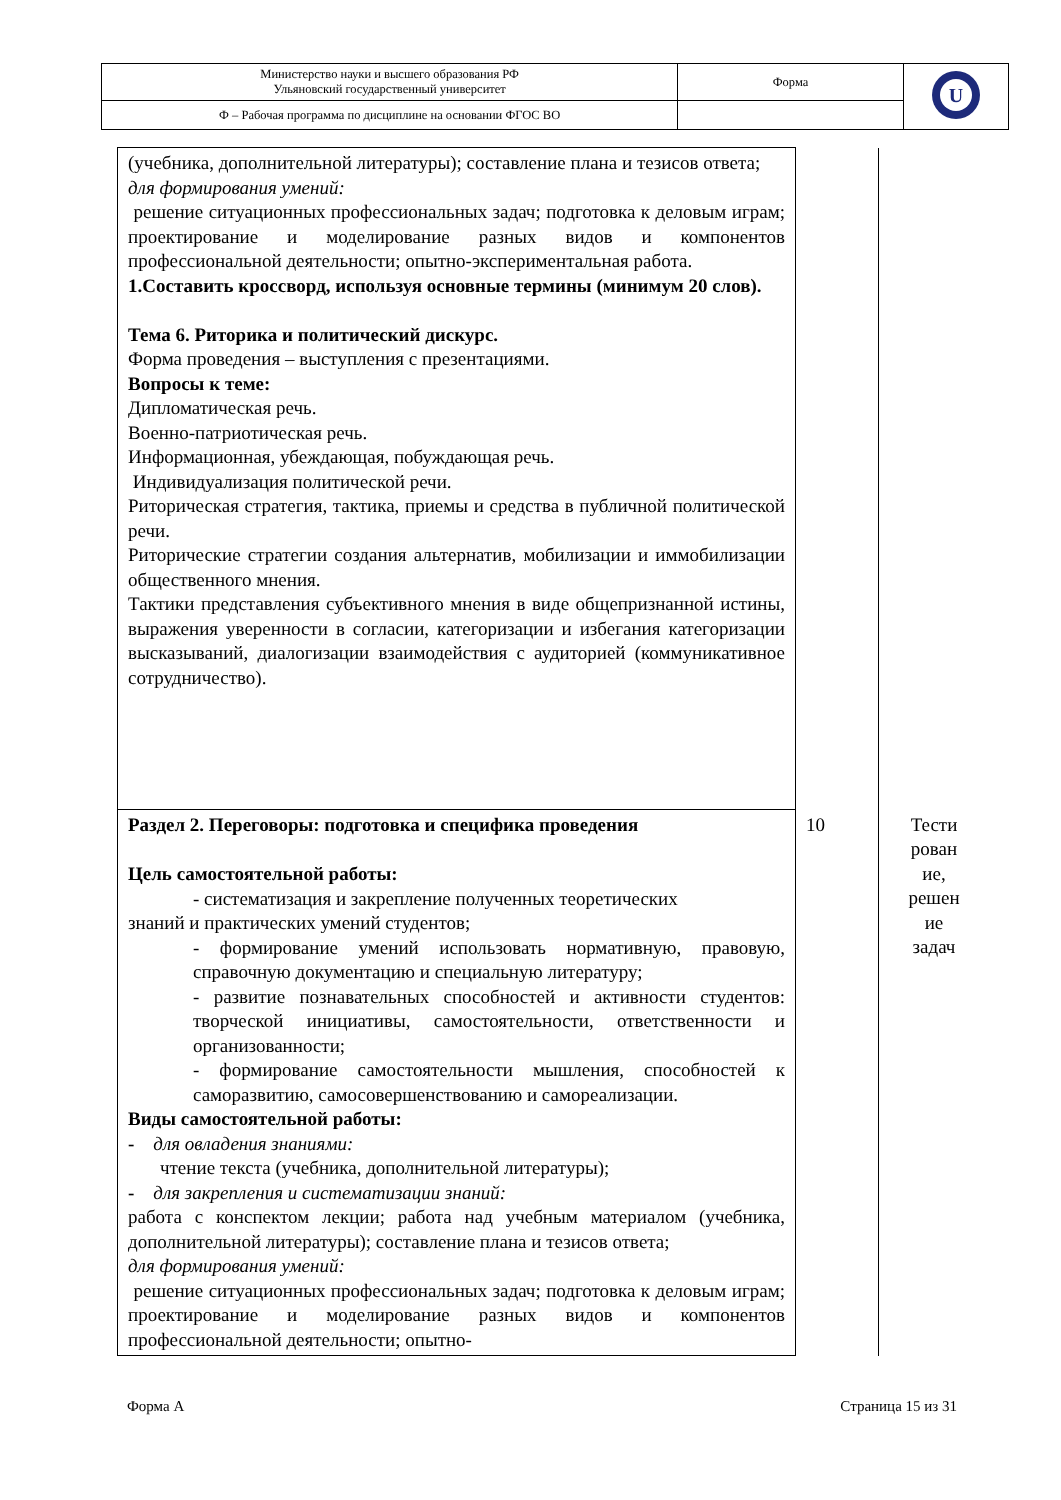| Министерство науки и высшего образования РФ Ульяновский государственный университет | Форма | U |
| Ф – Рабочая программа по дисциплине на основании ФГОС ВО | | |
| (учебника, дополнительной литературы); составление плана и тезисов ответа; для формирования умений: решение ситуационных профессиональных задач; подготовка к деловым играм; проектирование и моделирование разных видов и компонентов профессиональной деятельности; опытно-экспериментальная работа. 1.Составить кроссворд, используя основные термины (минимум 20 слов). Тема 6. Риторика и политический дискурс. Форма проведения – выступления с презентациями. Вопросы к теме: Дипломатическая речь. Военно-патриотическая речь. Информационная, убеждающая, побуждающая речь. Индивидуализация политической речи. Риторическая стратегия, тактика, приемы и средства в публичной политической речи. Риторические стратегии создания альтернатив, мобилизации и иммобилизации общественного мнения. Тактики представления субъективного мнения в виде общепризнанной истины, выражения уверенности в согласии, категоризации и избегания категоризации высказываний, диалогизации взаимодействия с аудиторией (коммуникативное сотрудничество). | | |
| Раздел 2. Переговоры: подготовка и специфика проведения Цель самостоятельной работы: - систематизация и закрепление полученных теоретических знаний и практических умений студентов; - формирование умений использовать нормативную, правовую, справочную документацию и специальную литературу; - развитие познавательных способностей и активности студентов: творческой инициативы, самостоятельности, ответственности и организованности; - формирование самостоятельности мышления, способностей к саморазвитию, самосовершенствованию и самореализации. Виды самостоятельной работы: - для овладения знаниями: чтение текста (учебника, дополнительной литературы); - для закрепления и систематизации знаний: работа с конспектом лекции; работа над учебным материалом (учебника, дополнительной литературы); составление плана и тезисов ответа; для формирования умений: решение ситуационных профессиональных задач; подготовка к деловым играм; проектирование и моделирование разных видов и компонентов профессиональной деятельности; опытно- | 10 | Тести рован ие, решен ие задач |
Форма А Страница 15 из 31